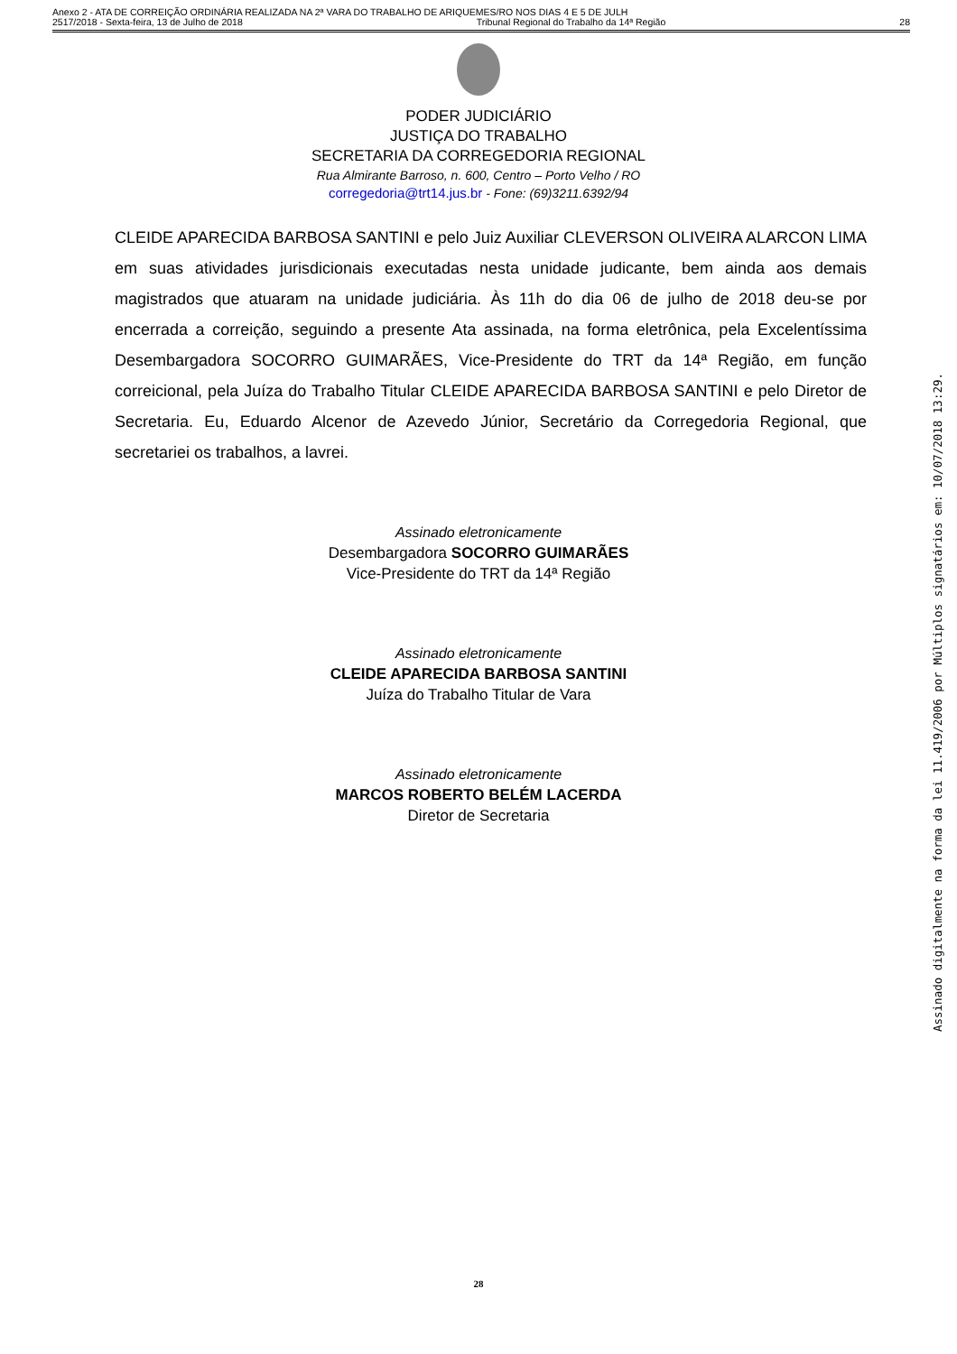Anexo 2 - ATA DE CORREIÇÃO ORDINÁRIA REALIZADA NA 2ª VARA DO TRABALHO DE ARIQUEMES/RO NOS DIAS 4 E 5 DE JULH
2517/2018 - Sexta-feira, 13 de Julho de 2018 Tribunal Regional do Trabalho da 14ª Região 28
PODER JUDICIÁRIO
JUSTIÇA DO TRABALHO
SECRETARIA DA CORREGEDORIA REGIONAL
Rua Almirante Barroso, n. 600, Centro – Porto Velho / RO
corregedoria@trt14.jus.br - Fone: (69)3211.6392/94
CLEIDE APARECIDA BARBOSA SANTINI e pelo Juiz Auxiliar CLEVERSON OLIVEIRA ALARCON LIMA em suas atividades jurisdicionais executadas nesta unidade judicante, bem ainda aos demais magistrados que atuaram na unidade judiciária. Às 11h do dia 06 de julho de 2018 deu-se por encerrada a correição, seguindo a presente Ata assinada, na forma eletrônica, pela Excelentíssima Desembargadora SOCORRO GUIMARÃES, Vice-Presidente do TRT da 14ª Região, em função correicional, pela Juíza do Trabalho Titular CLEIDE APARECIDA BARBOSA SANTINI e pelo Diretor de Secretaria. Eu, Eduardo Alcenor de Azevedo Júnior, Secretário da Corregedoria Regional, que secretariei os trabalhos, a lavrei.
Assinado eletronicamente
Desembargadora SOCORRO GUIMARÃES
Vice-Presidente do TRT da 14ª Região
Assinado eletronicamente
CLEIDE APARECIDA BARBOSA SANTINI
Juíza do Trabalho Titular de Vara
Assinado eletronicamente
MARCOS ROBERTO BELÉM LACERDA
Diretor de Secretaria
Assinado digitalmente na forma da lei 11.419/2006 por Múltiplos signatários em: 10/07/2018 13:29.
28